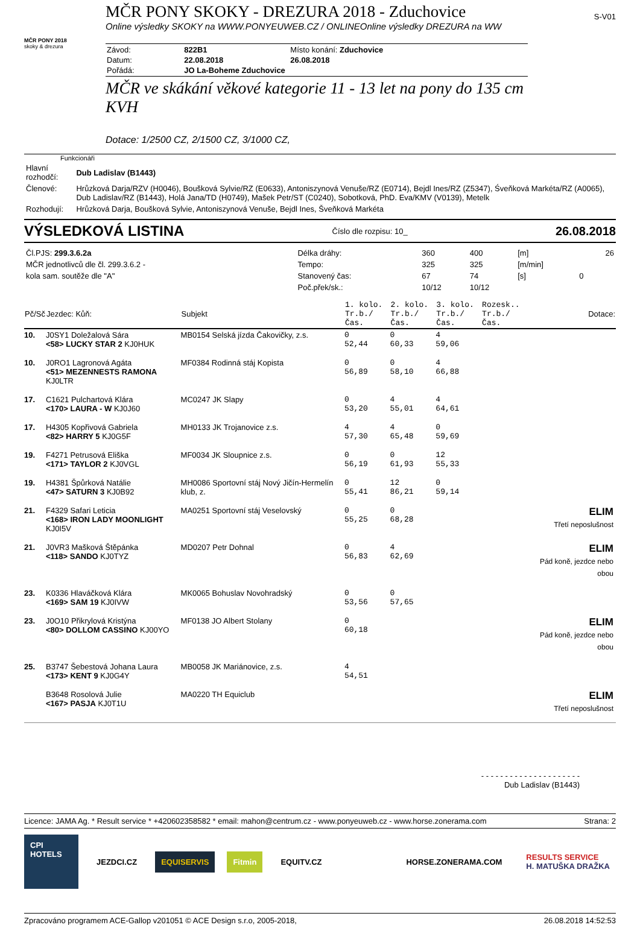MČR PONY SKOKY - DREZURA 2018 - Zduchovice
S-V01
Online výsledky SKOKY na WWW.PONYEUWEB.CZ / ONLINEOnline výsledky DREZURA na WW
MČR PONY 2018
skoky & drezura
| Závod: | 822B1 | Místo konání: Zduchovice |
| Datum: | 22.08.2018 | 26.08.2018 |
| Pořádá: | JO La-Boheme Zduchovice | |
MČR ve skákání věkové kategorie 11 - 13 let na pony do 135 cm KVH
Dotace: 1/2500 CZ, 2/1500 CZ, 3/1000 CZ,
Funkcionáři
| Hlavní rozhodčí: | Dub Ladislav (B1443) |
| Členové: | Hrůzková Darja/RZV (H0046), Boušková Sylvie/RZ (E0633), Antoniszynová Venuše/RZ (E0714), Bejdl Ines/RZ (Z5347), Śveňková Markéta/RZ (A0065), Dub Ladislav/RZ (B1443), Holá Jana/TD (H0749), Mašek Petr/ST (C0240), Sobotková, PhD. Eva/KMV (V0139), Metelk |
| Rozhodují: | Hrůzková Darja, Boušková Sylvie, Antoniszynová Venuše, Bejdl Ines, Šveňková Markéta |
VÝSLEDKOVÁ LISTINA Číslo dle rozpisu: 10_ 26.08.2018
| Čl.PJS: 299.3.6.2a | Délka dráhy: | 360 | 400 | [m] | | 26 |
| MČR jednotlivců dle čl. 299.3.6.2 - | Tempo: | 325 | 325 | [m/min] | | |
| kola sam. soutěže dle "A" | Stanovený čas: | 67 | 74 | [s] | 0 | |
| | Poč.přek/sk.: | 10/12 | 10/12 | | | |
| Pč/Sč | Jezdec: Kůň: | Subjekt | 1. kolo. Tr.b./Čas. | 2. kolo. Tr.b./Čas. | 3. kolo. Tr.b./Čas. | Rozesk.. Tr.b./Čas. | Dotace: |
| --- | --- | --- | --- | --- | --- | --- | --- |
| 10. | J0SY1 Doležalová Sára <58> LUCKY STAR 2 KJ0HUK | MB0154 Selská jízda Čakovičky, z.s. | 0 52,44 | 0 60,33 | 4 59,06 | | |
| 10. | J0RO1 Lagronová Agáta <51> MEZENNESTS RAMONA KJ0LTR | MF0384 Rodinná stáj Kopista | 0 56,89 | 0 58,10 | 4 66,88 | | |
| 17. | C1621 Pulchartová Klára <170> LAURA - W KJ0J60 | MC0247 JK Slapy | 0 53,20 | 4 55,01 | 4 64,61 | | |
| 17. | H4305 Kopřivová Gabriela <82> HARRY 5 KJ0G5F | MH0133 JK Trojanovice z.s. | 4 57,30 | 4 65,48 | 0 59,69 | | |
| 19. | F4271 Petrusová Eliška <171> TAYLOR 2 KJ0VGL | MF0034 JK Sloupnice z.s. | 0 56,19 | 0 61,93 | 12 55,33 | | |
| 19. | H4381 Špůrková Natálie <47> SATURN 3 KJ0B92 | MH0086 Sportovní stáj Nový Jičín-Hermelín klub, z. | 0 55,41 | 12 86,21 | 0 59,14 | | |
| 21. | F4329 Safari Leticia <168> IRON LADY MOONLIGHT KJ0I5V | MA0251 Sportovní stáj Veselovský | 0 55,25 | 0 68,28 | | | ELIM Třetí neposlušnost |
| 21. | J0VR3 Mašková Štěpánka <118> SANDO KJ0TYZ | MD0207 Petr Dohnal | 0 56,83 | 4 62,69 | | | ELIM Pád koně, jezdce nebo obou |
| 23. | K0336 Hlaváčková Klára <169> SAM 19 KJ0IVW | MK0065 Bohuslav Novohradský | 0 53,56 | 0 57,65 | | | |
| 23. | J0O10 Přikrylová Kristýna <80> DOLLOM CASSINO KJ00YO | MF0138 JO Albert Stolany | 0 60,18 | | | | ELIM Pád koně, jezdce nebo obou |
| 25. | B3747 Šebestová Johana Laura <173> KENT 9 KJ0G4Y | MB0058 JK Mariánovice, z.s. | 4 54,51 | | | | |
| | B3648 Rosolová Julie <167> PASJA KJ0T1U | MA0220 TH Equiclub | | | | | ELIM Třetí neposlušnost |
- - - - - - - - - - - - - - - - - - - - -
Dub Ladislav (B1443)
Licence: JAMA Ag. * Result service * +420602358582 * email: mahon@centrum.cz - www.ponyeuweb.cz - www.horse.zonerama.com Strana: 2
CPI HOTELS
JEZDCI.CZ EQUISERVIS Fitmin EQUITV.CZ HORSE.ZONERAMA.COM
RESULTS SERVICE
H. MATUŠKA DRAŽKA
Zpracováno programem ACE-Gallop v201051 © ACE Design s.r.o, 2005-2018, 26.08.2018 14:52:53